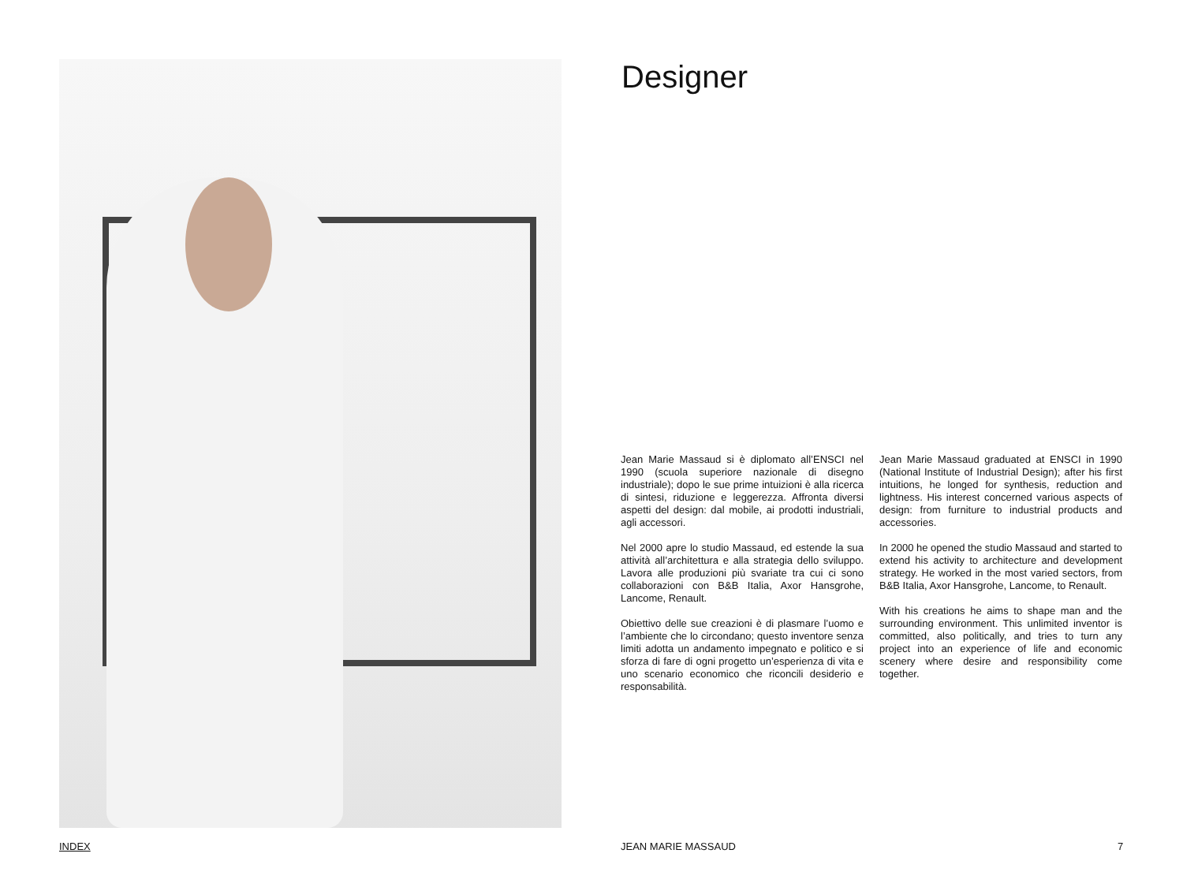Designer
Jean Marie Massaud si è diplomato all’ENSCI nel 1990 (scuola superiore nazionale di disegno industriale); dopo le sue prime intuizioni è alla ricerca di sintesi, riduzione e leggerezza. Affronta diversi aspetti del design: dal mobile, ai prodotti industriali, agli accessori.
Nel 2000 apre lo studio Massaud, ed estende la sua attività all’architettura e alla strategia dello sviluppo. Lavora alle produzioni più svariate tra cui ci sono collaborazioni con B&B Italia, Axor Hansgrohe, Lancome, Renault.
Obiettivo delle sue creazioni è di plasmare l’uomo e l’ambiente che lo circondano; questo inventore senza limiti adotta un andamento impegnato e politico e si sforza di fare di ogni progetto un’esperienza di vita e uno scenario economico che riconcili desiderio e responsabilità.
Jean Marie Massaud graduated at ENSCI in 1990 (National Institute of Industrial Design); after his first intuitions, he longed for synthesis, reduction and lightness. His interest concerned various aspects of design: from furniture to industrial products and accessories.
In 2000 he opened the studio Massaud and started to extend his activity to architecture and development strategy. He worked in the most varied sectors, from B&B Italia, Axor Hansgrohe, Lancome, to Renault.
With his creations he aims to shape man and the surrounding environment. This unlimited inventor is committed, also politically, and tries to turn any project into an experience of life and economic scenery where desire and responsibility come together.
INDEX JEAN MARIE MASSAUD 7